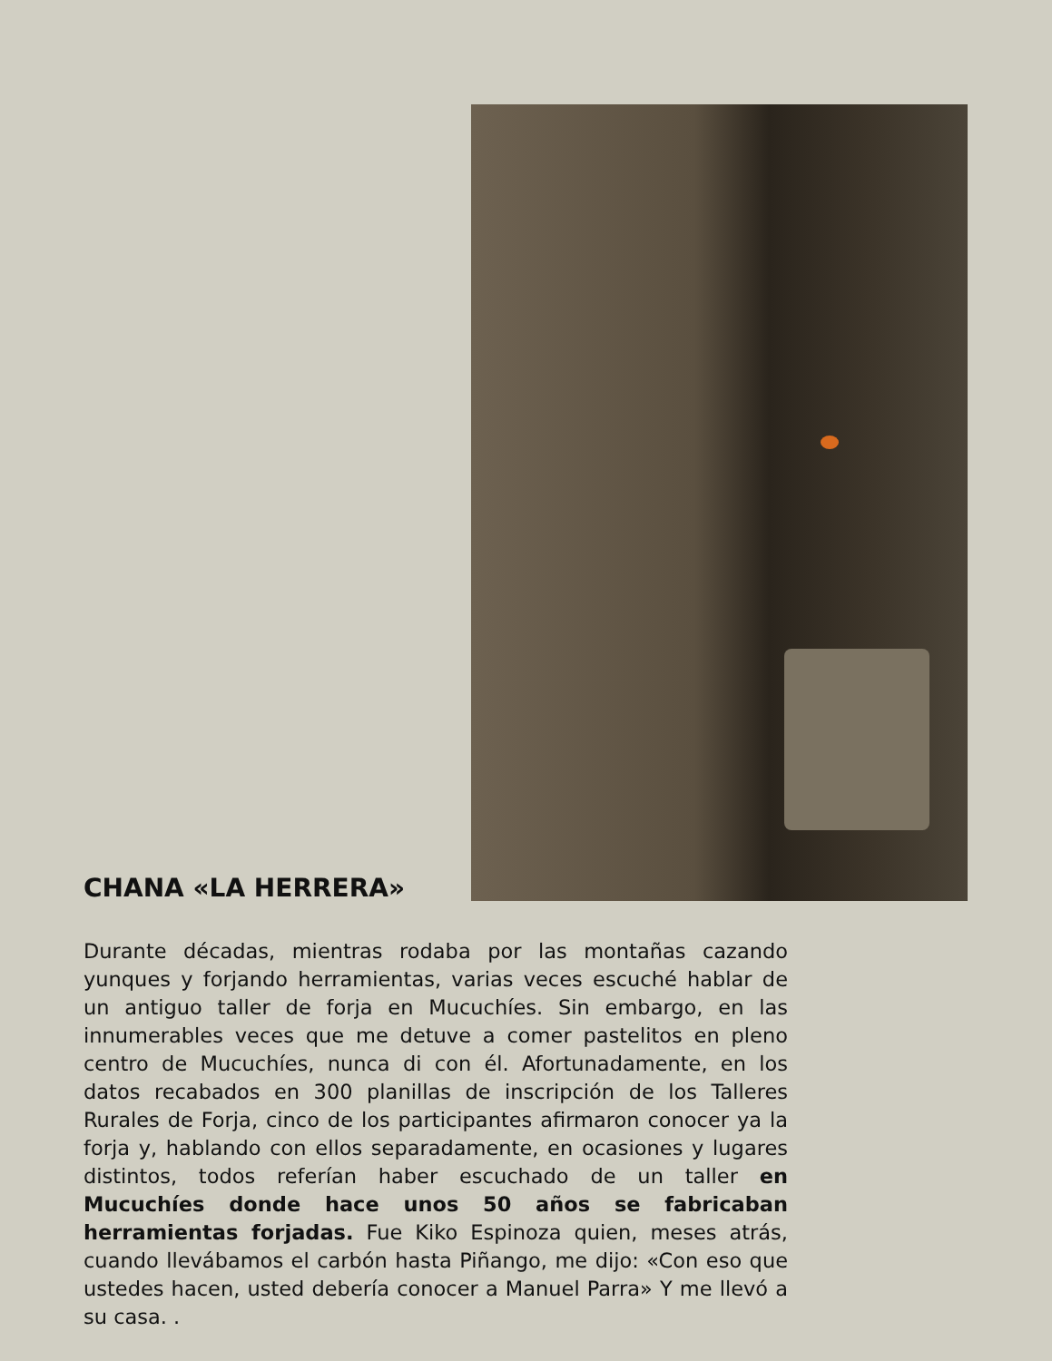CHANA «LA HERRERA»
Durante décadas, mientras rodaba por las montañas cazando yunques y forjando herramientas, varias veces escuché hablar de un antiguo taller de forja en Mucuchíes. Sin embargo, en las innumerables veces que me detuve a comer pastelitos en pleno centro de Mucuchíes, nunca di con él. Afortunadamente, en los datos recabados en 300 planillas de inscripción de los Talleres Rurales de Forja, cinco de los participantes afirmaron conocer ya la forja y, hablando con ellos separadamente, en ocasiones y lugares distintos, todos referían haber escuchado de un taller en Mucuchíes donde hace unos 50 años se fabricaban herramientas forjadas. Fue Kiko Espinoza quien, meses atrás, cuando llevábamos el carbón hasta Piñango, me dijo: «Con eso que ustedes hacen, usted debería conocer a Manuel Parra» Y me llevó a su casa. .